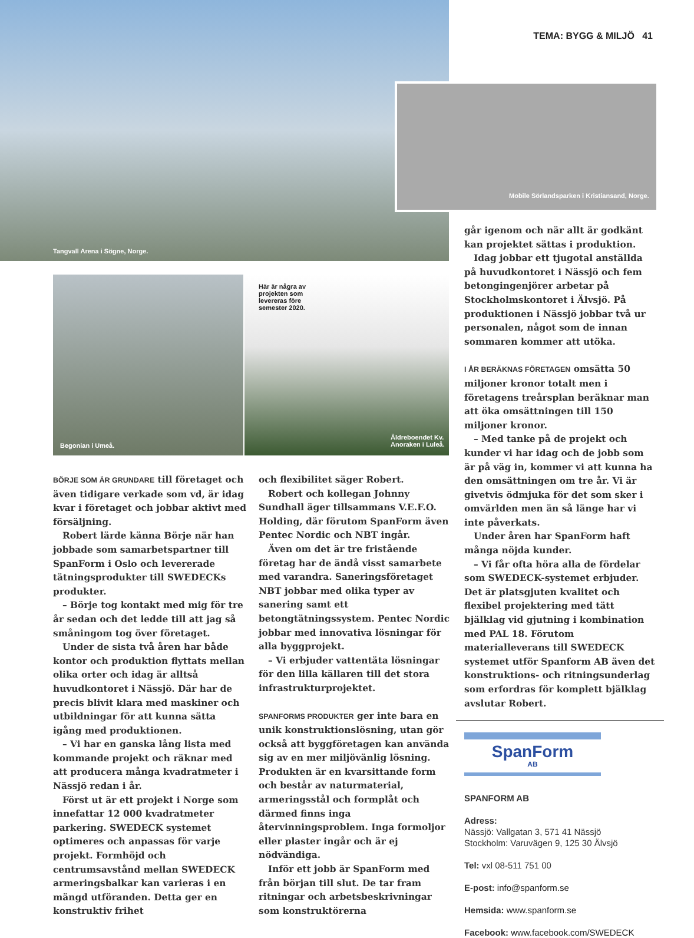Tangvall Arena i Sögne, Norge.
TEMA: BYGG & MILJÖ 41
Mobile Sörlandsparken i Kristiansand, Norge.
Begonian i Umeå.
Här är några av
projekten som
levereras före
semester 2020.
Äldreboendet Kv.
Anoraken i Luleå.
BÖRJE SOM ÄR GRUNDARE till företaget och även tidigare verkade som vd, är idag kvar i företaget och jobbar aktivt med försäljning.
Robert lärde känna Börje när han jobbade som samarbetspartner till SpanForm i Oslo och levererade tätningsprodukter till SWEDECKs produkter.
– Börje tog kontakt med mig för tre år sedan och det ledde till att jag så småningom tog över företaget.
Under de sista två åren har både kontor och produktion flyttats mellan olika orter och idag är alltså huvudkontoret i Nässjö. Där har de precis blivit klara med maskiner och utbildningar för att kunna sätta igång med produktionen.
– Vi har en ganska lång lista med kommande projekt och räknar med att producera många kvadratmeter i Nässjö redan i år.
Först ut är ett projekt i Norge som innefattar 12 000 kvadratmeter parkering. SWEDECK systemet optimeres och anpassas för varje projekt. Formhöjd och centrumsavstånd mellan SWEDECK armeringsbalkar kan varieras i en mängd utföranden. Detta ger en konstruktiv frihet
och flexibilitet säger Robert.
Robert och kollegan Johnny Sundhall äger tillsammans V.E.F.O. Holding, där förutom SpanForm även Pentec Nordic och NBT ingår.
Även om det är tre fristående företag har de ändå visst samarbete med varandra. Saneringsföretaget NBT jobbar med olika typer av sanering samt ett betongtätningssystem. Pentec Nordic jobbar med innovativa lösningar för alla byggprojekt.
– Vi erbjuder vattentäta lösningar för den lilla källaren till det stora infrastrukturprojektet.
SPANFORMS PRODUKTER ger inte bara en unik konstruktionslösning, utan gör också att byggföretagen kan använda sig av en mer miljövänlig lösning. Produkten är en kvarsittande form och består av naturmaterial, armeringsstål och formplåt och därmed finns inga återvinningsproblem. Inga formoljor eller plaster ingår och är ej nödvändiga.
Inför ett jobb är SpanForm med från början till slut. De tar fram ritningar och arbetsbeskrivningar som konstruktörerna
går igenom och när allt är godkänt kan projektet sättas i produktion.
Idag jobbar ett tjugotal anställda på huvudkontoret i Nässjö och fem betongingenjörer arbetar på Stockholmskontoret i Älvsjö. På produktionen i Nässjö jobbar två ur personalen, något som de innan sommaren kommer att utöka.
I ÅR BERÄKNAS FÖRETAGEN omsätta 50 miljoner kronor totalt men i företagens treårsplan beräknar man att öka omsättningen till 150 miljoner kronor.
– Med tanke på de projekt och kunder vi har idag och de jobb som är på väg in, kommer vi att kunna ha den omsättningen om tre år. Vi är givetvis ödmjuka för det som sker i omvärlden men än så länge har vi inte påverkats.
Under åren har SpanForm haft många nöjda kunder.
– Vi får ofta höra alla de fördelar som SWEDECK-systemet erbjuder. Det är platsgjuten kvalitet och flexibel projektering med tätt bjälklag vid gjutning i kombination med PAL 18. Förutom materialleverans till SWEDECK systemet utför Spanform AB även det konstruktions- och ritningsunderlag som erfordras för komplett bjälklag avslutar Robert.
SpanForm
AB
SPANFORM AB
Adress:
Nässjö: Vallgatan 3, 571 41 Nässjö
Stockholm: Varuvägen 9, 125 30 Älvsjö
Tel: vxl 08-511 751 00
E-post: info@spanform.se
Hemsida: www.spanform.se
Facebook: www.facebook.com/SWEDECK